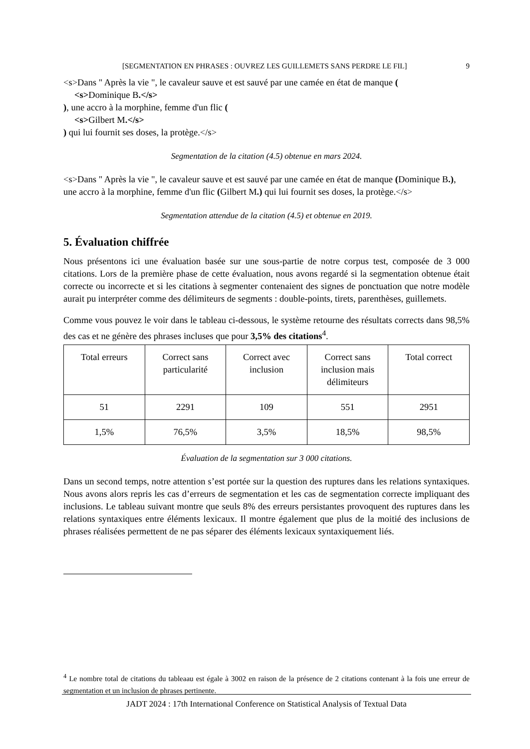[SEGMENTATION EN PHRASES : OUVREZ LES GUILLEMETS SANS PERDRE LE FIL] 9
<s>Dans " Après la vie ", le cavaleur sauve et est sauvé par une camée en état de manque (
<s>Dominique B.</s>
), une accro à la morphine, femme d'un flic (
<s>Gilbert M.</s>
) qui lui fournit ses doses, la protège.</s>
Segmentation de la citation (4.5) obtenue en mars 2024.
<s>Dans " Après la vie ", le cavaleur sauve et est sauvé par une camée en état de manque (Dominique B.), une accro à la morphine, femme d'un flic (Gilbert M.) qui lui fournit ses doses, la protège.</s>
Segmentation attendue de la citation (4.5) et obtenue en 2019.
5. Évaluation chiffrée
Nous présentons ici une évaluation basée sur une sous-partie de notre corpus test, composée de 3 000 citations. Lors de la première phase de cette évaluation, nous avons regardé si la segmentation obtenue était correcte ou incorrecte et si les citations à segmenter contenaient des signes de ponctuation que notre modèle aurait pu interpréter comme des délimiteurs de segments : double-points, tirets, parenthèses, guillemets.
Comme vous pouvez le voir dans le tableau ci-dessous, le système retourne des résultats corrects dans 98,5% des cas et ne génère des phrases incluses que pour 3,5% des citations<sup>4</sup>.
| Total erreurs | Correct sans particularité | Correct avec inclusion | Correct sans inclusion mais délimiteurs | Total correct |
| 51 | 2291 | 109 | 551 | 2951 |
| 1,5% | 76,5% | 3,5% | 18,5% | 98,5% |
Évaluation de la segmentation sur 3 000 citations.
Dans un second temps, notre attention s’est portée sur la question des ruptures dans les relations syntaxiques. Nous avons alors repris les cas d’erreurs de segmentation et les cas de segmentation correcte impliquant des inclusions. Le tableau suivant montre que seuls 8% des erreurs persistantes provoquent des ruptures dans les relations syntaxiques entre éléments lexicaux. Il montre également que plus de la moitié des inclusions de phrases réalisées permettent de ne pas séparer des éléments lexicaux syntaxiquement liés.
<sup>4</sup> Le nombre total de citations du tableaau est égale à 3002 en raison de la présence de 2 citations contenant à la fois une erreur de segmentation et un inclusion de phrases pertinente.
JADT 2024 : 17th International Conference on Statistical Analysis of Textual Data